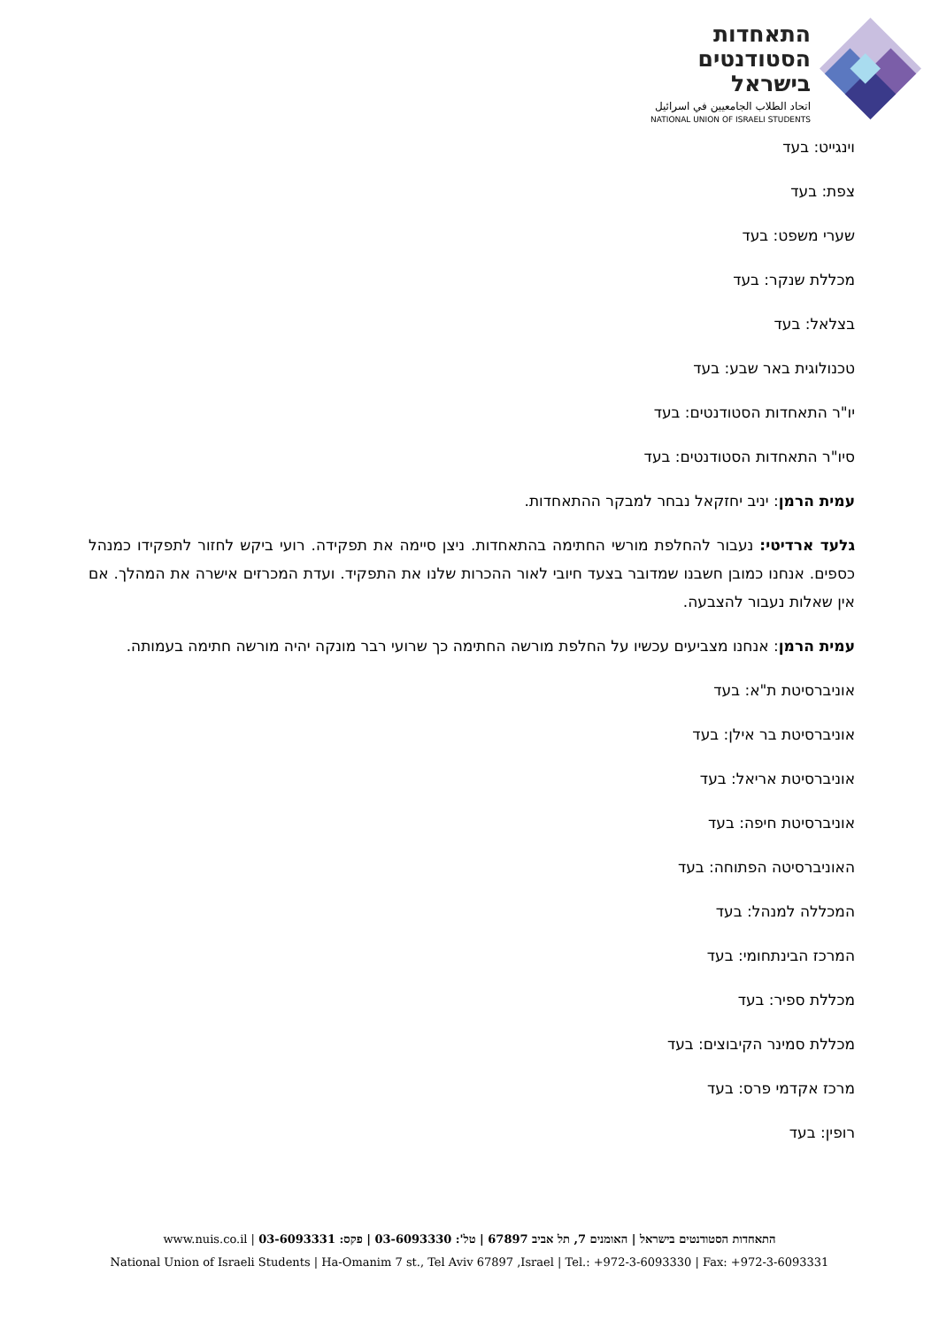התאחדות
הסטודנטים
בישראל
اتحاد الطلاب الجامعيين في اسرائيل
NATIONAL UNION OF ISRAELI STUDENTS
וינגייט: בעד
צפת: בעד
שערי משפט: בעד
מכללת שנקר: בעד
בצלאל: בעד
טכנולוגית באר שבע: בעד
יו"ר התאחדות הסטודנטים: בעד
סיו"ר התאחדות הסטודנטים: בעד
עמית הרמן: יניב יחזקאל נבחר למבקר ההתאחדות.
גלעד ארדיטי: נעבור להחלפת מורשי החתימה בהתאחדות. ניצן סיימה את תפקידה. רועי ביקש לחזור לתפקידו כמנהל כספים. אנחנו כמובן חשבנו שמדובר בצעד חיובי לאור ההכרות שלנו את התפקיד. ועדת המכרזים אישרה את המהלך. אם אין שאלות נעבור להצבעה.
עמית הרמן: אנחנו מצביעים עכשיו על החלפת מורשה החתימה כך שרועי רבר מונקה יהיה מורשה חתימה בעמותה.
אוניברסיטת ת"א: בעד
אוניברסיטת בר אילן: בעד
אוניברסיטת אריאל: בעד
אוניברסיטת חיפה: בעד
האוניברסיטה הפתוחה: בעד
המכללה למנהל: בעד
המרכז הבינתחומי: בעד
מכללת ספיר: בעד
מכללת סמינר הקיבוצים: בעד
מרכז אקדמי פרס: בעד
רופין: בעד
התאחדות הסטודנטים בישראל | האומנים 7, תל אביב 67897 | טל': 03-6093330 | פקס: 03-6093331 | www.nuis.co.il
National Union of Israeli Students | Ha-Omanim 7 st., Tel Aviv 67897 ,Israel | Tel.: +972-3-6093330 | Fax: +972-3-6093331